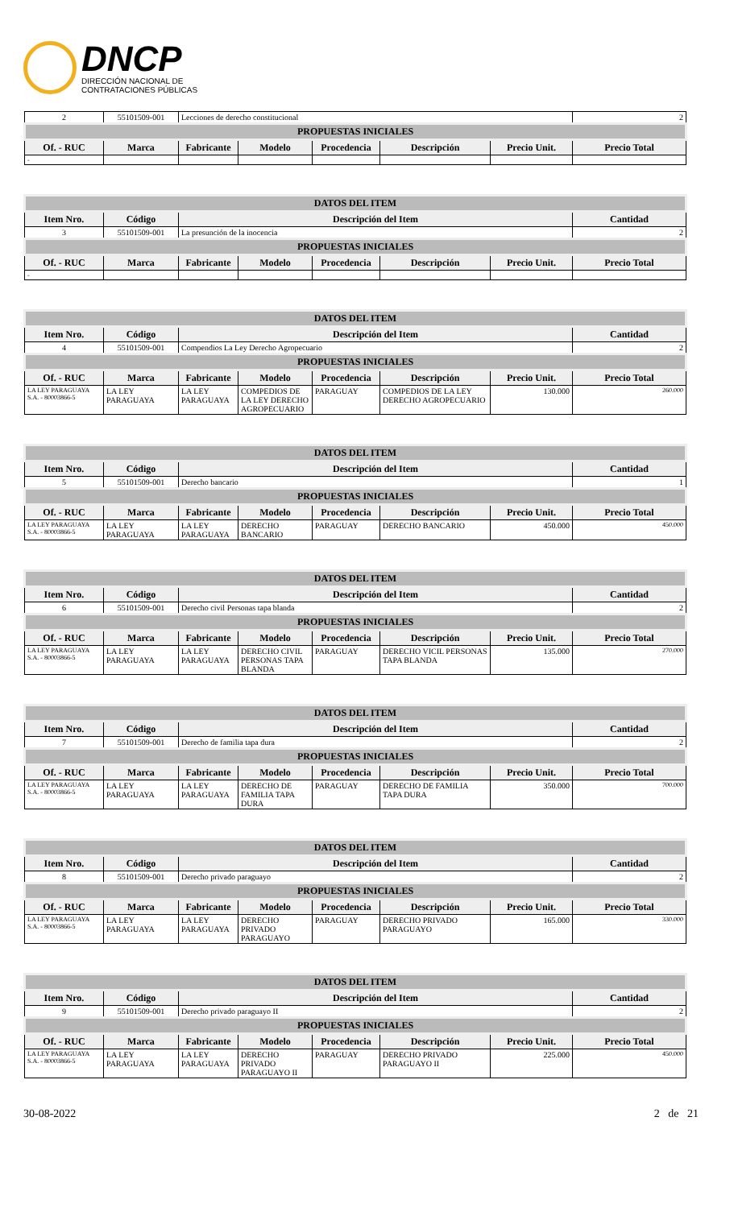DNCP
DIRECCIÓN NACIONAL DE
CONTRATACIONES PÚBLICAS
| 2 | 55101509-001 | Lecciones de derecho constitucional | | | | | 2 |
| PROPUESTAS INICIALES | | | | | | | |
| Of. - RUC | Marca | Fabricante | Modelo | Procedencia | Descripción | Precio Unit. | Precio Total |
| - | | | | | | | |
| DATOS DEL ITEM | | | | | | | |
| --- | --- | --- | --- | --- | --- | --- | --- |
| Item Nro. | Código | Descripción del Item | | | | | Cantidad |
| 3 | 55101509-001 | La presunción de la inocencia | | | | | 2 |
| PROPUESTAS INICIALES | | | | | | | |
| Of. - RUC | Marca | Fabricante | Modelo | Procedencia | Descripción | Precio Unit. | Precio Total |
| - | | | | | | | |
| DATOS DEL ITEM | | | | | | | |
| --- | --- | --- | --- | --- | --- | --- | --- |
| Item Nro. | Código | Descripción del Item | | | | | Cantidad |
| 4 | 55101509-001 | Compendios La Ley Derecho Agropecuario | | | | | 2 |
| PROPUESTAS INICIALES | | | | | | | |
| Of. - RUC | Marca | Fabricante | Modelo | Procedencia | Descripción | Precio Unit. | Precio Total |
| LA LEY PARAGUAYA S.A. - 80003866-5 | LA LEY PARAGUAYA | LA LEY PARAGUAYA | COMPEDIOS DE LA LEY DERECHO AGROPECUARIO | PARAGUAY | COMPEDIOS DE LA LEY DERECHO AGROPECUARIO | 130.000 | 260.000 |
| DATOS DEL ITEM | | | | | | | |
| --- | --- | --- | --- | --- | --- | --- | --- |
| Item Nro. | Código | Descripción del Item | | | | | Cantidad |
| 5 | 55101509-001 | Derecho bancario | | | | | 1 |
| PROPUESTAS INICIALES | | | | | | | |
| Of. - RUC | Marca | Fabricante | Modelo | Procedencia | Descripción | Precio Unit. | Precio Total |
| LA LEY PARAGUAYA S.A. - 80003866-5 | LA LEY PARAGUAYA | LA LEY PARAGUAYA | DERECHO BANCARIO | PARAGUAY | DERECHO BANCARIO | 450.000 | 450.000 |
| DATOS DEL ITEM | | | | | | | |
| --- | --- | --- | --- | --- | --- | --- | --- |
| Item Nro. | Código | Descripción del Item | | | | | Cantidad |
| 6 | 55101509-001 | Derecho civil Personas tapa blanda | | | | | 2 |
| PROPUESTAS INICIALES | | | | | | | |
| Of. - RUC | Marca | Fabricante | Modelo | Procedencia | Descripción | Precio Unit. | Precio Total |
| LA LEY PARAGUAYA S.A. - 80003866-5 | LA LEY PARAGUAYA | LA LEY PARAGUAYA | DERECHO CIVIL PERSONAS TAPA BLANDA | PARAGUAY | DERECHO VICIL PERSONAS TAPA BLANDA | 135.000 | 270.000 |
| DATOS DEL ITEM | | | | | | | |
| --- | --- | --- | --- | --- | --- | --- | --- |
| Item Nro. | Código | Descripción del Item | | | | | Cantidad |
| 7 | 55101509-001 | Derecho de familia tapa dura | | | | | 2 |
| PROPUESTAS INICIALES | | | | | | | |
| Of. - RUC | Marca | Fabricante | Modelo | Procedencia | Descripción | Precio Unit. | Precio Total |
| LA LEY PARAGUAYA S.A. - 80003866-5 | LA LEY PARAGUAYA | LA LEY PARAGUAYA | DERECHO DE FAMILIA TAPA DURA | PARAGUAY | DERECHO DE FAMILIA TAPA DURA | 350.000 | 700.000 |
| DATOS DEL ITEM | | | | | | | |
| --- | --- | --- | --- | --- | --- | --- | --- |
| Item Nro. | Código | Descripción del Item | | | | | Cantidad |
| 8 | 55101509-001 | Derecho privado paraguayo | | | | | 2 |
| PROPUESTAS INICIALES | | | | | | | |
| Of. - RUC | Marca | Fabricante | Modelo | Procedencia | Descripción | Precio Unit. | Precio Total |
| LA LEY PARAGUAYA S.A. - 80003866-5 | LA LEY PARAGUAYA | LA LEY PARAGUAYA | DERECHO PRIVADO PARAGUAYO | PARAGUAY | DERECHO PRIVADO PARAGUAYO | 165.000 | 330.000 |
| DATOS DEL ITEM | | | | | | | |
| --- | --- | --- | --- | --- | --- | --- | --- |
| Item Nro. | Código | Descripción del Item | | | | | Cantidad |
| 9 | 55101509-001 | Derecho privado paraguayo II | | | | | 2 |
| PROPUESTAS INICIALES | | | | | | | |
| Of. - RUC | Marca | Fabricante | Modelo | Procedencia | Descripción | Precio Unit. | Precio Total |
| LA LEY PARAGUAYA S.A. - 80003866-5 | LA LEY PARAGUAYA | LA LEY PARAGUAYA | DERECHO PRIVADO PARAGUAYO II | PARAGUAY | DERECHO PRIVADO PARAGUAYO II | 225.000 | 450.000 |
30-08-2022 2 de 21